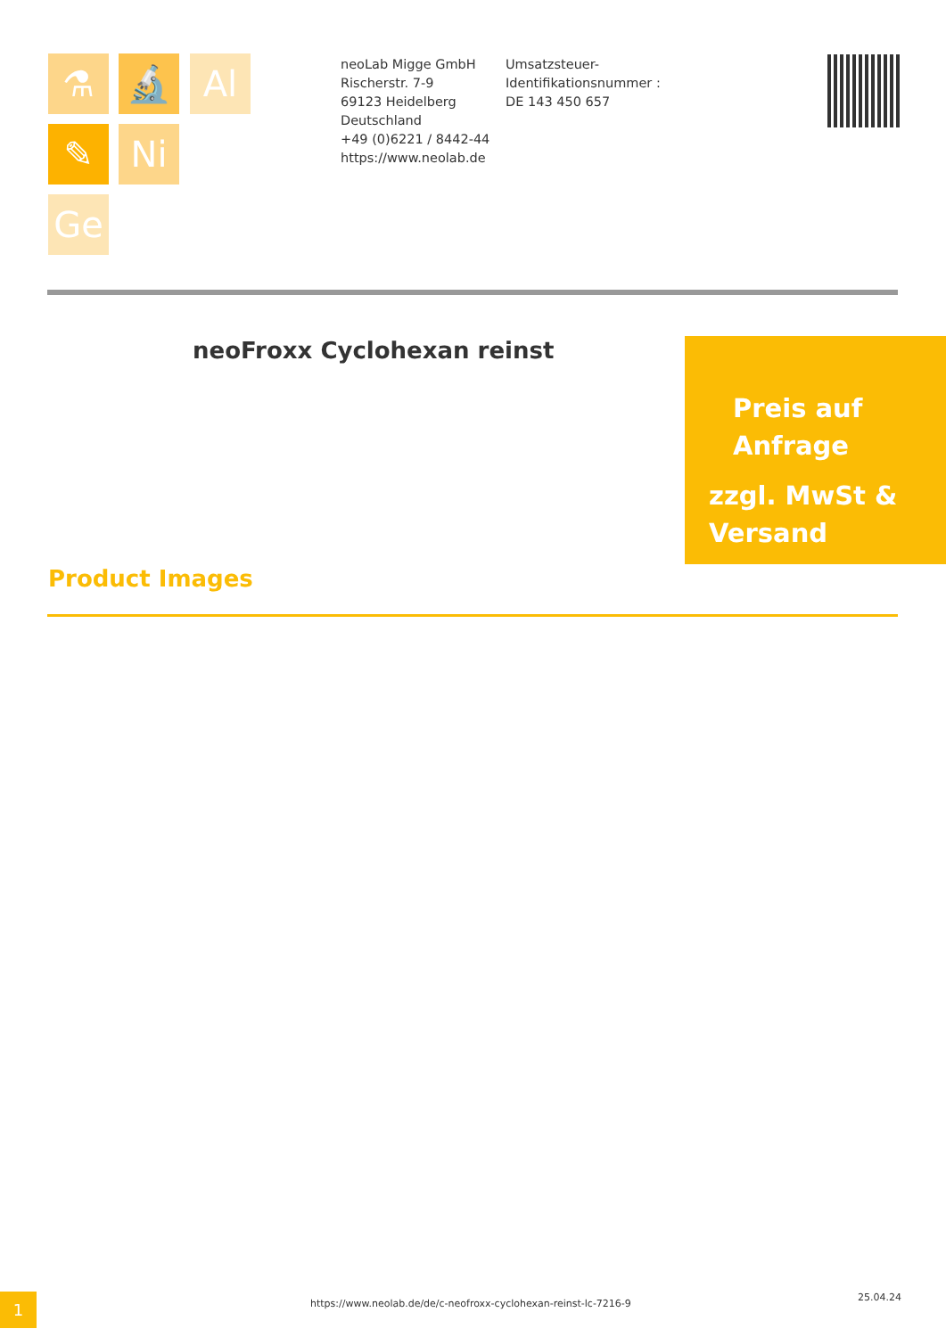⚗ 🔬 Al
✎ Ni
Ge
neoLab Migge GmbH
Rischerstr. 7-9
69123 Heidelberg
Deutschland
+49 (0)6221 / 8442-44
https://www.neolab.de
Umsatzsteuer-Identifikationsnummer :
DE 143 450 657
neoFroxx Cyclohexan reinst
Preis auf Anfrage
zzgl. MwSt & Versand
Product Images
1
https://www.neolab.de/de/c-neofroxx-cyclohexan-reinst-lc-7216-9
25.04.24